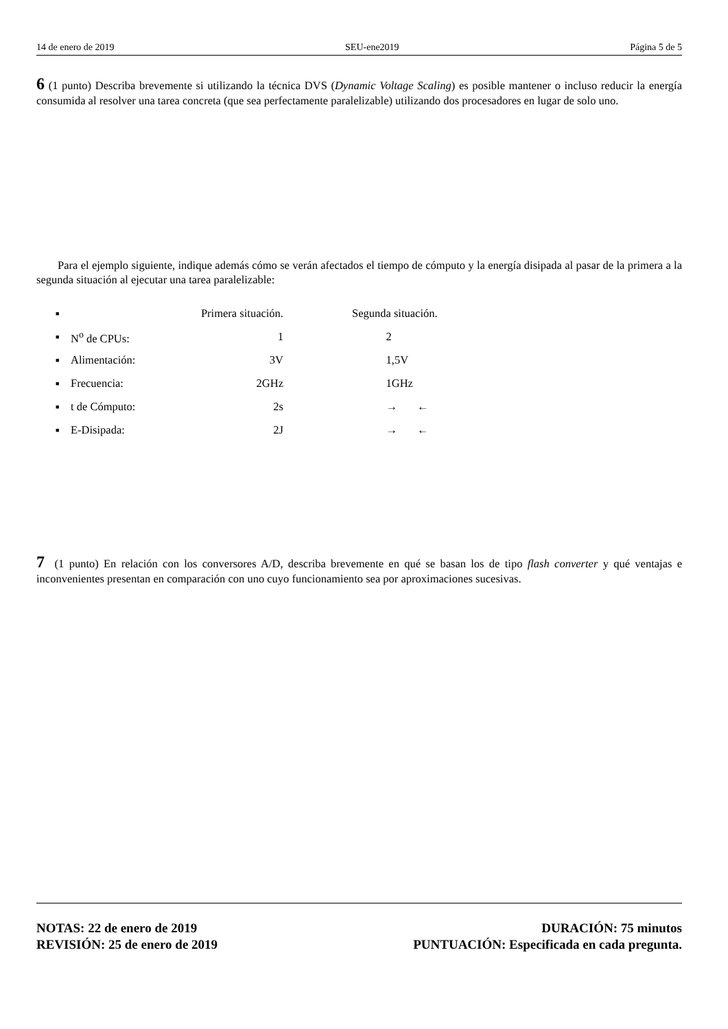14 de enero de 2019 SEU-ene2019 Página 5 de 5
6 (1 punto) Describa brevemente si utilizando la técnica DVS (Dynamic Voltage Scaling) es posible mantener o incluso reducir la energía consumida al resolver una tarea concreta (que sea perfectamente paralelizable) utilizando dos procesadores en lugar de solo uno.
Para el ejemplo siguiente, indique además cómo se verán afectados el tiempo de cómputo y la energía disipada al pasar de la primera a la segunda situación al ejecutar una tarea paralelizable:
| ■ | | Primera situación. | Segunda situación. |
| ■ | N<sup>o</sup> de CPUs: | 1 | 2 |
| ■ | Alimentación: | 3V | 1,5V |
| ■ | Frecuencia: | 2GHz | 1GHz |
| ■ | t de Cómputo: | 2s | → ← |
| ■ | E-Disipada: | 2J | → ← |
7 (1 punto) En relación con los conversores A/D, describa brevemente en qué se basan los de tipo flash converter y qué ventajas e inconvenientes presentan en comparación con uno cuyo funcionamiento sea por aproximaciones sucesivas.
NOTAS: 22 de enero de 2019
REVISIÓN: 25 de enero de 2019
DURACIÓN: 75 minutos
PUNTUACIÓN: Especificada en cada pregunta.